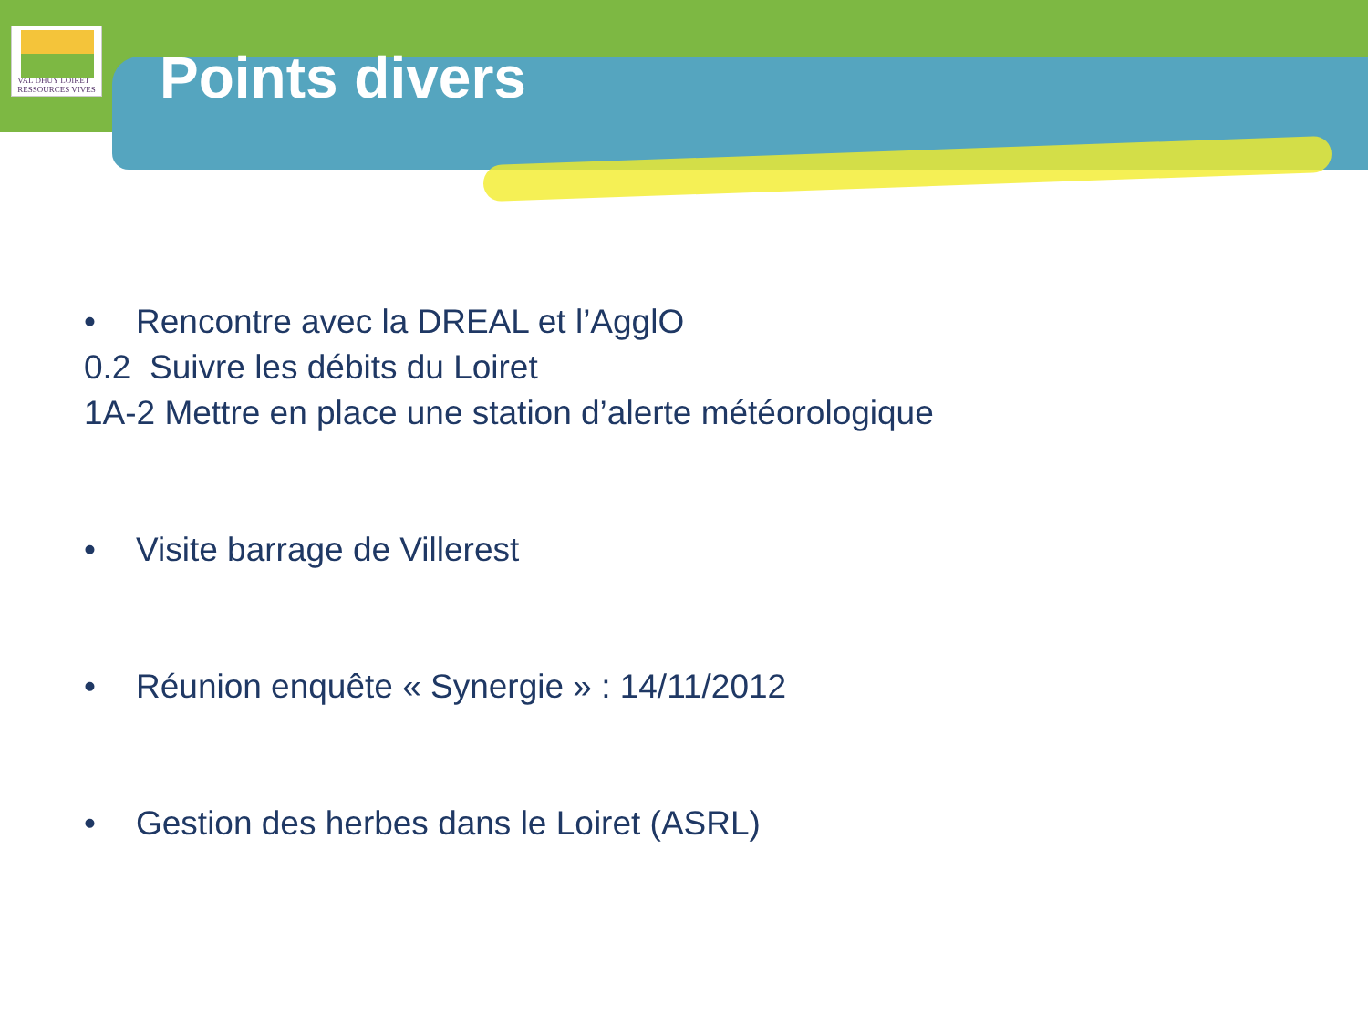VAL DHUY LOIRET
RESSOURCES VIVES
Points divers
• Rencontre avec la DREAL et l’AgglO
0.2 Suivre les débits du Loiret
1A-2 Mettre en place une station d’alerte météorologique
• Visite barrage de Villerest
• Réunion enquête « Synergie » : 14/11/2012
• Gestion des herbes dans le Loiret (ASRL)